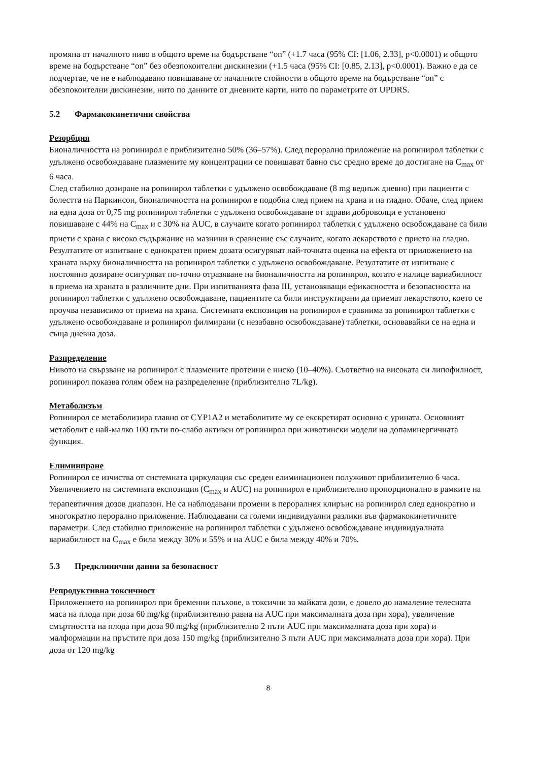промяна от началното ниво в общото време на бодърстване “on” (+1.7 часа (95% CI: [1.06, 2.33], p<0.0001) и общото време на бодърстване “on” без обезпокоителни дискинезии (+1.5 часа (95% CI: [0.85, 2.13], p<0.0001). Важно е да се подчертае, че не е наблюдавано повишаване от началните стойности в общото време на бодърстване “on” с обезпокоителни дискинезии, нито по данните от дневните карти, нито по параметрите от UPDRS.
5.2 Фармакокинетични свойства
Резорбция
Бионаличността на ропинирол е приблизително 50% (36–57%). След перорално приложение на ропинирол таблетки с удължено освобождаване плазмените му концентрации се повишават бавно със средно време до достигане на C<sub>max</sub> от 6 часа.
След стабилно дозиране на ропинирол таблетки с удължено освобождаване (8 mg веднъж дневно) при пациенти с болестта на Паркинсон, бионаличността на ропинирол е подобна след прием на храна и на гладно. Обаче, след прием на една доза от 0,75 mg ропинирол таблетки с удължено освобождаване от здрави доброволци е установено повишаване с 44% на C<sub>max</sub> и с 30% на AUC, в случаите когато ропинирол таблетки с удължено освобождаване са били приети с храна с високо съдържание на мазнини в сравнение със случаите, когато лекарството е прието на гладно. Резултатите от изпитване с еднократен прием дозата осигуряват най-точната оценка на ефекта от приложението на храната върху бионаличността на ропинирол таблетки с удължено освобождаване. Резултатите от изпитване с постоянно дозиране осигуряват по-точно отразяване на бионаличността на ропинирол, когато е налице вариабилност в приема на храната в различните дни. При изпитванията фаза III, установяващи ефикасността и безопасността на ропинирол таблетки с удължено освобождаване, пациентите са били инструктирани да приемат лекарството, което се проучва независимо от приема на храна. Системната експозиция на ропинирол е сравнима за ропинирол таблетки с удължено освобождаване и ропинирол филмирани (с незабавно освобождаване) таблетки, основавайки се на една и съща дневна доза.
Разпределение
Нивото на свързване на ропинирол с плазмените протеини е ниско (10–40%). Съответно на високата си липофилност, ропинирол показва голям обем на разпределение (приблизително 7L/kg).
Метаболизъм
Ропинирол се метаболизира главно от CYP1A2 и метаболитите му се екскретират основно с урината. Основният метаболит е най-малко 100 пъти по-слабо активен от ропинирол при животински модели на допаминергичната функция.
Елиминиране
Ропинирол се изчиства от системната циркулация със среден елиминационен полуживот приблизително 6 часа.
Увеличението на системната експозиция (C<sub>max</sub> и AUC) на ропинирол е приблизително пропорционално в рамките на терапевтичния дозов диапазон. Не са наблюдавани промени в пероралния клирънс на ропинирол след еднократно и многократно перорално приложение. Наблюдавани са големи индивидуални разлики във фармакокинетичните параметри. След стабилно приложение на ропинирол таблетки с удължено освобождаване индивидуалната вариабилност на C<sub>max</sub> е била между 30% и 55% и на AUC е била между 40% и 70%.
5.3 Предклинични данни за безопасност
Репродуктивна токсичност
Приложението на ропинирол при бременни плъхове, в токсични за майката дози, е довело до намаление телесната маса на плода при доза 60 mg/kg (приблизително равна на AUC при максималната доза при хора), увеличение смъртността на плода при доза 90 mg/kg (приблизително 2 пъти AUC при максималната доза при хора) и малформации на пръстите при доза 150 mg/kg (приблизително 3 пъти AUC при максималната доза при хора). При доза от 120 mg/kg
8